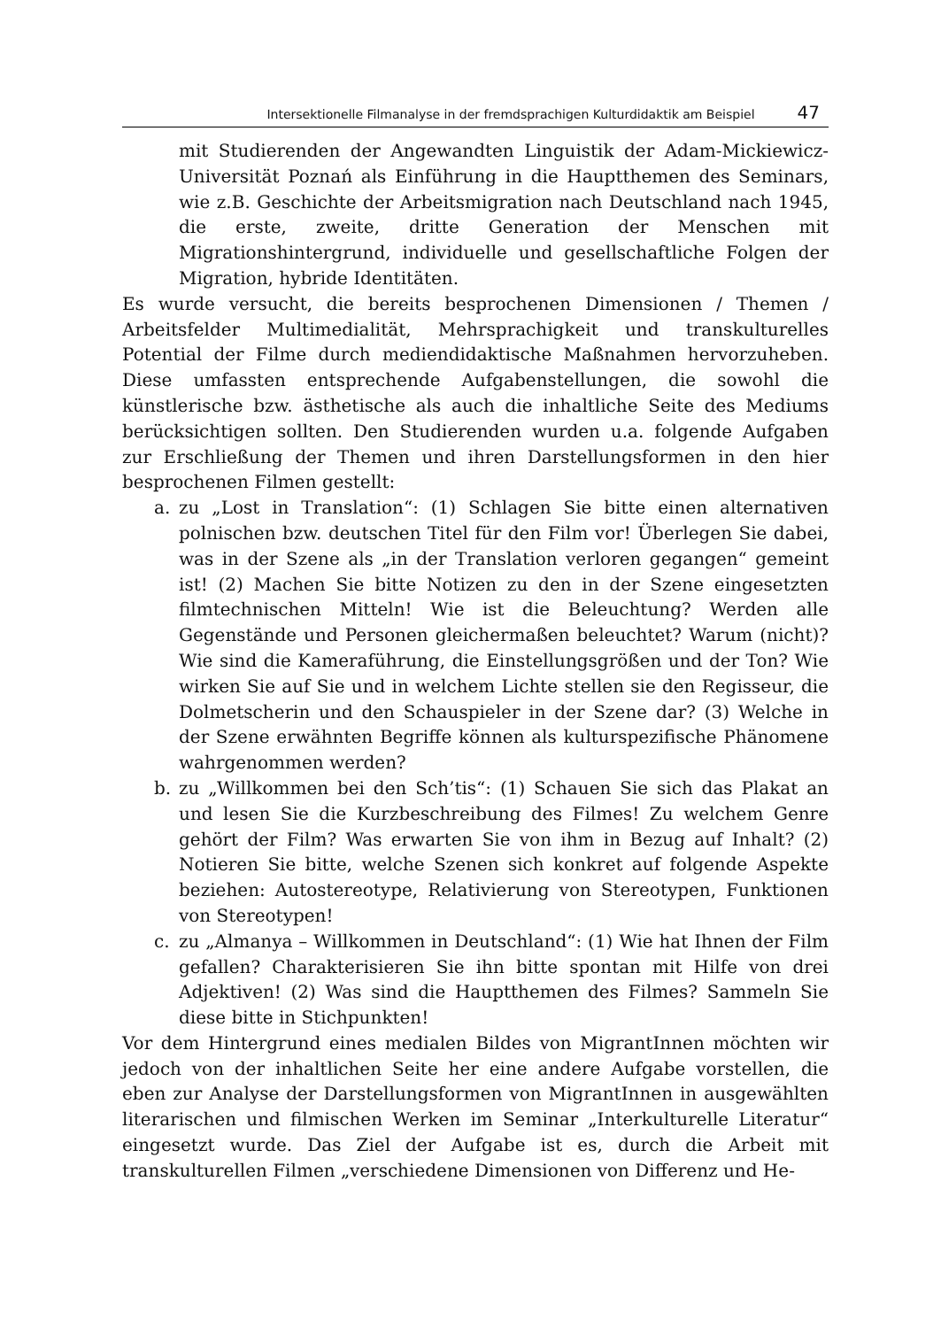Intersektionelle Filmanalyse in der fremdsprachigen Kulturdidaktik am Beispiel 47
mit Studierenden der Angewandten Linguistik der Adam-Mickiewicz-Universität Poznań als Einführung in die Hauptthemen des Seminars, wie z.B. Geschichte der Arbeitsmigration nach Deutschland nach 1945, die erste, zweite, dritte Generation der Menschen mit Migrationshintergrund, individuelle und gesellschaftliche Folgen der Migration, hybride Identitäten.
Es wurde versucht, die bereits besprochenen Dimensionen / Themen / Arbeitsfelder Multimedialität, Mehrsprachigkeit und transkulturelles Potential der Filme durch mediendidaktische Maßnahmen hervorzuheben. Diese umfassten entsprechende Aufgabenstellungen, die sowohl die künstlerische bzw. ästhetische als auch die inhaltliche Seite des Mediums berücksichtigen sollten. Den Studierenden wurden u.a. folgende Aufgaben zur Erschließung der Themen und ihren Darstellungsformen in den hier besprochenen Filmen gestellt:
a. zu „Lost in Translation“: (1) Schlagen Sie bitte einen alternativen polnischen bzw. deutschen Titel für den Film vor! Überlegen Sie dabei, was in der Szene als „in der Translation verloren gegangen“ gemeint ist! (2) Machen Sie bitte Notizen zu den in der Szene eingesetzten filmtechnischen Mitteln! Wie ist die Beleuchtung? Werden alle Gegenstände und Personen gleichermaßen beleuchtet? Warum (nicht)? Wie sind die Kameraführung, die Einstellungsgrößen und der Ton? Wie wirken Sie auf Sie und in welchem Lichte stellen sie den Regisseur, die Dolmetscherin und den Schauspieler in der Szene dar? (3) Welche in der Szene erwähnten Begriffe können als kulturspezifische Phänomene wahrgenommen werden?
b. zu „Willkommen bei den Sch’tis“: (1) Schauen Sie sich das Plakat an und lesen Sie die Kurzbeschreibung des Filmes! Zu welchem Genre gehört der Film? Was erwarten Sie von ihm in Bezug auf Inhalt? (2) Notieren Sie bitte, welche Szenen sich konkret auf folgende Aspekte beziehen: Autostereotype, Relativierung von Stereotypen, Funktionen von Stereotypen!
c. zu „Almanya – Willkommen in Deutschland“: (1) Wie hat Ihnen der Film gefallen? Charakterisieren Sie ihn bitte spontan mit Hilfe von drei Adjektiven! (2) Was sind die Hauptthemen des Filmes? Sammeln Sie diese bitte in Stichpunkten!
Vor dem Hintergrund eines medialen Bildes von MigrantInnen möchten wir jedoch von der inhaltlichen Seite her eine andere Aufgabe vorstellen, die eben zur Analyse der Darstellungsformen von MigrantInnen in ausgewählten literarischen und filmischen Werken im Seminar „Interkulturelle Literatur“ eingesetzt wurde. Das Ziel der Aufgabe ist es, durch die Arbeit mit transkulturellen Filmen „verschiedene Dimensionen von Differenz und He-